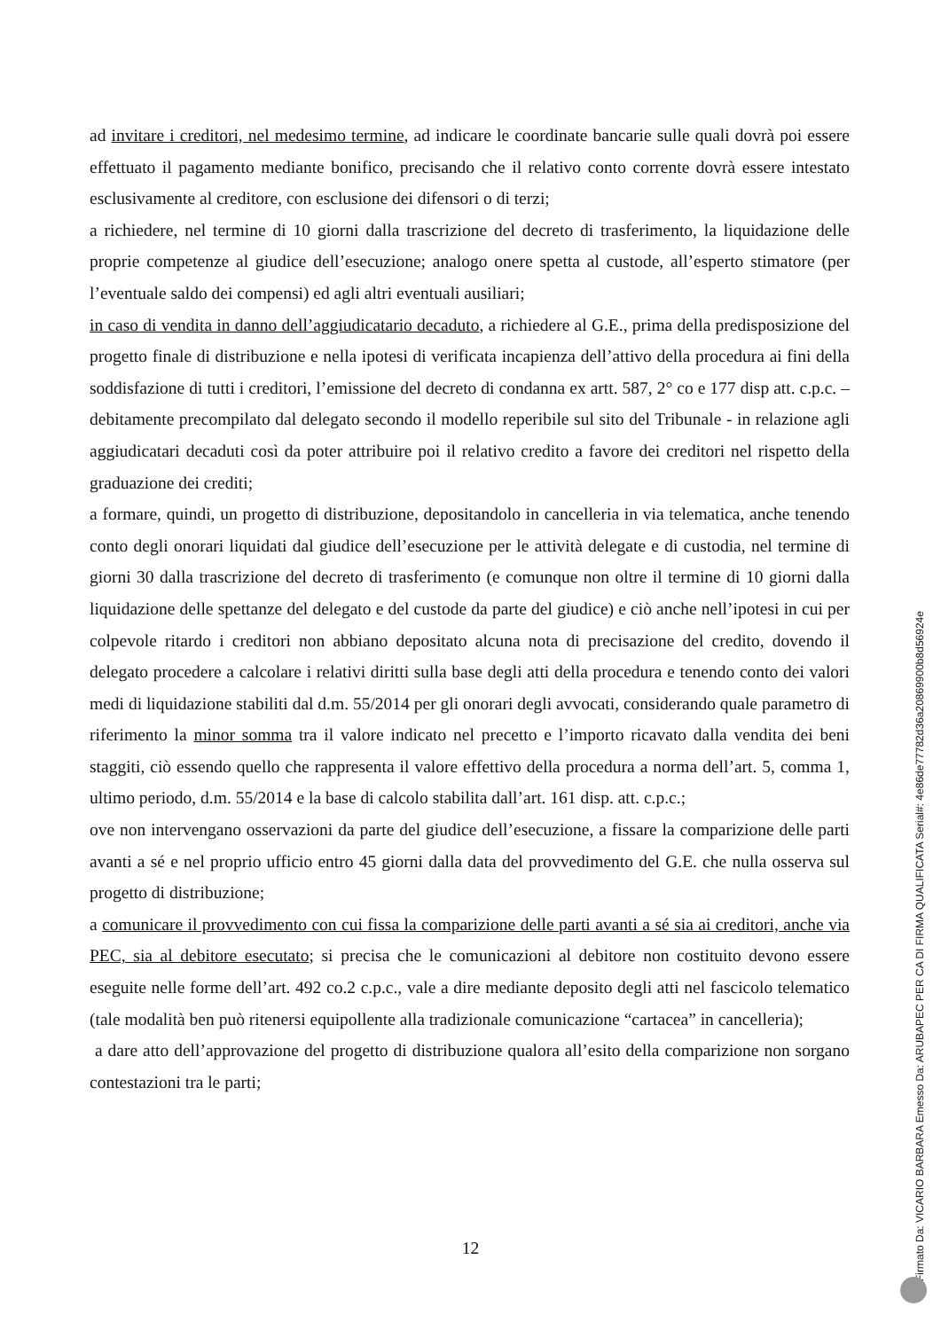ad invitare i creditori, nel medesimo termine, ad indicare le coordinate bancarie sulle quali dovrà poi essere effettuato il pagamento mediante bonifico, precisando che il relativo conto corrente dovrà essere intestato esclusivamente al creditore, con esclusione dei difensori o di terzi;
a richiedere, nel termine di 10 giorni dalla trascrizione del decreto di trasferimento, la liquidazione delle proprie competenze al giudice dell’esecuzione; analogo onere spetta al custode, all’esperto stimatore (per l’eventuale saldo dei compensi) ed agli altri eventuali ausiliari;
in caso di vendita in danno dell’aggiudicatario decaduto, a richiedere al G.E., prima della predisposizione del progetto finale di distribuzione e nella ipotesi di verificata incapienza dell’attivo della procedura ai fini della soddisfazione di tutti i creditori, l’emissione del decreto di condanna ex artt. 587, 2° co e 177 disp att. c.p.c. – debitamente precompilato dal delegato secondo il modello reperibile sul sito del Tribunale - in relazione agli aggiudicatari decaduti così da poter attribuire poi il relativo credito a favore dei creditori nel rispetto della graduazione dei crediti;
a formare, quindi, un progetto di distribuzione, depositandolo in cancelleria in via telematica, anche tenendo conto degli onorari liquidati dal giudice dell’esecuzione per le attività delegate e di custodia, nel termine di giorni 30 dalla trascrizione del decreto di trasferimento (e comunque non oltre il termine di 10 giorni dalla liquidazione delle spettanze del delegato e del custode da parte del giudice) e ciò anche nell’ipotesi in cui per colpevole ritardo i creditori non abbiano depositato alcuna nota di precisazione del credito, dovendo il delegato procedere a calcolare i relativi diritti sulla base degli atti della procedura e tenendo conto dei valori medi di liquidazione stabiliti dal d.m. 55/2014 per gli onorari degli avvocati, considerando quale parametro di riferimento la minor somma tra il valore indicato nel precetto e l’importo ricavato dalla vendita dei beni staggiti, ciò essendo quello che rappresenta il valore effettivo della procedura a norma dell’art. 5, comma 1, ultimo periodo, d.m. 55/2014 e la base di calcolo stabilita dall’art. 161 disp. att. c.p.c.;
ove non intervengano osservazioni da parte del giudice dell’esecuzione, a fissare la comparizione delle parti avanti a sé e nel proprio ufficio entro 45 giorni dalla data del provvedimento del G.E. che nulla osserva sul progetto di distribuzione;
a comunicare il provvedimento con cui fissa la comparizione delle parti avanti a sé sia ai creditori, anche via PEC, sia al debitore esecutato; si precisa che le comunicazioni al debitore non costituito devono essere eseguite nelle forme dell’art. 492 co.2 c.p.c., vale a dire mediante deposito degli atti nel fascicolo telematico (tale modalità ben può ritenersi equipollente alla tradizionale comunicazione “cartacea” in cancelleria);
a dare atto dell’approvazione del progetto di distribuzione qualora all’esito della comparizione non sorgano contestazioni tra le parti;
12
Firmato Da: VICARIO BARBARA Emesso Da: ARUBAPEC PER CA DI FIRMA QUALIFICATA Serial#: 4e86de77782d36a20869900b8d56924e